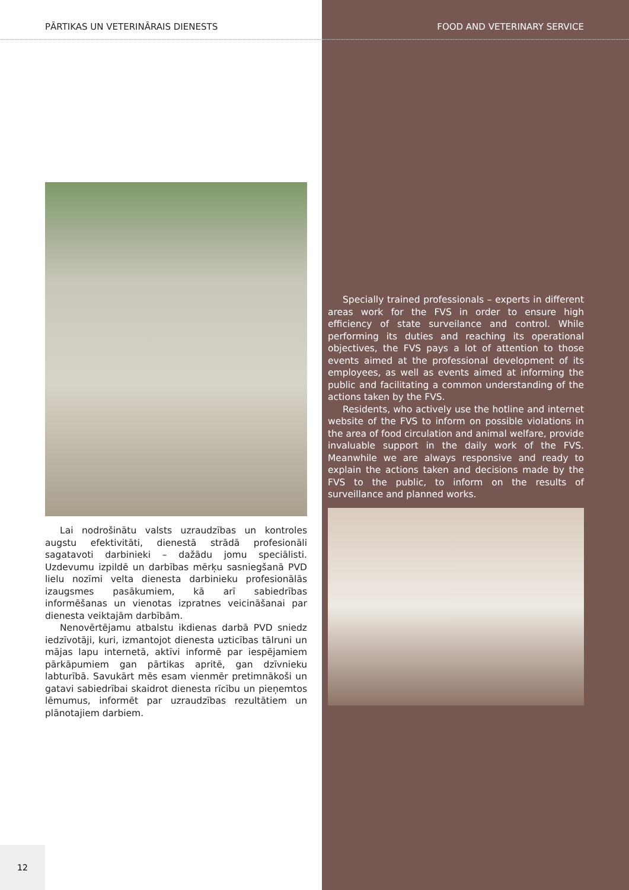PĀRTIKAS UN VETERINĀRAIS DIENESTS
Lai nodrošinātu valsts uzraudzības un kontroles augstu efektivitāti, dienestā strādā profesionāli sagatavoti darbinieki – dažādu jomu speciālisti. Uzdevumu izpildē un darbības mērķu sasniegšanā PVD lielu nozīmi velta dienesta darbinieku profesionālās izaugsmes pasākumiem, kā arī sabiedrības informēšanas un vienotas izpratnes veicināšanai par dienesta veiktajām darbībām.
Nenovērtējamu atbalstu ikdienas darbā PVD sniedz iedzīvotāji, kuri, izmantojot dienesta uzticības tālruni un mājas lapu internetā, aktīvi informē par iespējamiem pārkāpumiem gan pārtikas apritē, gan dzīvnieku labturībā. Savukārt mēs esam vienmēr pretimnākoši un gatavi sabiedrībai skaidrot dienesta rīcību un pieņemtos lēmumus, informēt par uzraudzības rezultātiem un plānotajiem darbiem.
FOOD AND VETERINARY SERVICE
Specially trained professionals – experts in different areas work for the FVS in order to ensure high efficiency of state surveilance and control. While performing its duties and reaching its operational objectives, the FVS pays a lot of attention to those events aimed at the professional development of its employees, as well as events aimed at informing the public and facilitating a common understanding of the actions taken by the FVS.
Residents, who actively use the hotline and internet website of the FVS to inform on possible violations in the area of food circulation and animal welfare, provide invaluable support in the daily work of the FVS. Meanwhile we are always responsive and ready to explain the actions taken and decisions made by the FVS to the public, to inform on the results of surveillance and planned works.
12